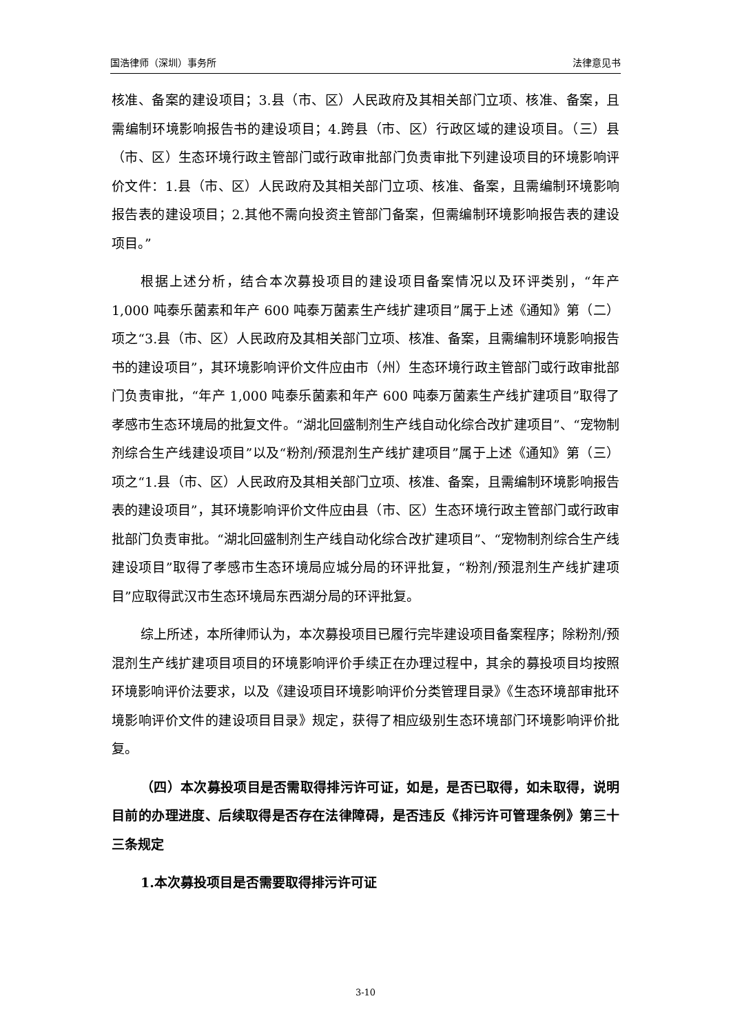国浩律师（深圳）事务所 法律意见书
核准、备案的建设项目；3.县（市、区）人民政府及其相关部门立项、核准、备案，且需编制环境影响报告书的建设项目；4.跨县（市、区）行政区域的建设项目。（三）县（市、区）生态环境行政主管部门或行政审批部门负责审批下列建设项目的环境影响评价文件：1.县（市、区）人民政府及其相关部门立项、核准、备案，且需编制环境影响报告表的建设项目；2.其他不需向投资主管部门备案，但需编制环境影响报告表的建设项目。”
根据上述分析，结合本次募投项目的建设项目备案情况以及环评类别，“年产 1,000 吨泰乐菌素和年产 600 吨泰万菌素生产线扩建项目”属于上述《通知》第（二）项之“3.县（市、区）人民政府及其相关部门立项、核准、备案，且需编制环境影响报告书的建设项目”，其环境影响评价文件应由市（州）生态环境行政主管部门或行政审批部门负责审批，“年产 1,000 吨泰乐菌素和年产 600 吨泰万菌素生产线扩建项目”取得了孝感市生态环境局的批复文件。“湖北回盛制剂生产线自动化综合改扩建项目”、“宠物制剂综合生产线建设项目”以及“粉剂/预混剂生产线扩建项目”属于上述《通知》第（三）项之“1.县（市、区）人民政府及其相关部门立项、核准、备案，且需编制环境影响报告表的建设项目”，其环境影响评价文件应由县（市、区）生态环境行政主管部门或行政审批部门负责审批。“湖北回盛制剂生产线自动化综合改扩建项目”、“宠物制剂综合生产线建设项目”取得了孝感市生态环境局应城分局的环评批复，“粉剂/预混剂生产线扩建项目”应取得武汉市生态环境局东西湖分局的环评批复。
综上所述，本所律师认为，本次募投项目已履行完毕建设项目备案程序；除粉剂/预混剂生产线扩建项目项目的环境影响评价手续正在办理过程中，其余的募投项目均按照环境影响评价法要求，以及《建设项目环境影响评价分类管理目录》《生态环境部审批环境影响评价文件的建设项目目录》规定，获得了相应级别生态环境部门环境影响评价批复。
（四）本次募投项目是否需取得排污许可证，如是，是否已取得，如未取得，说明目前的办理进度、后续取得是否存在法律障碍，是否违反《排污许可管理条例》第三十三条规定
1.本次募投项目是否需要取得排污许可证
3-10